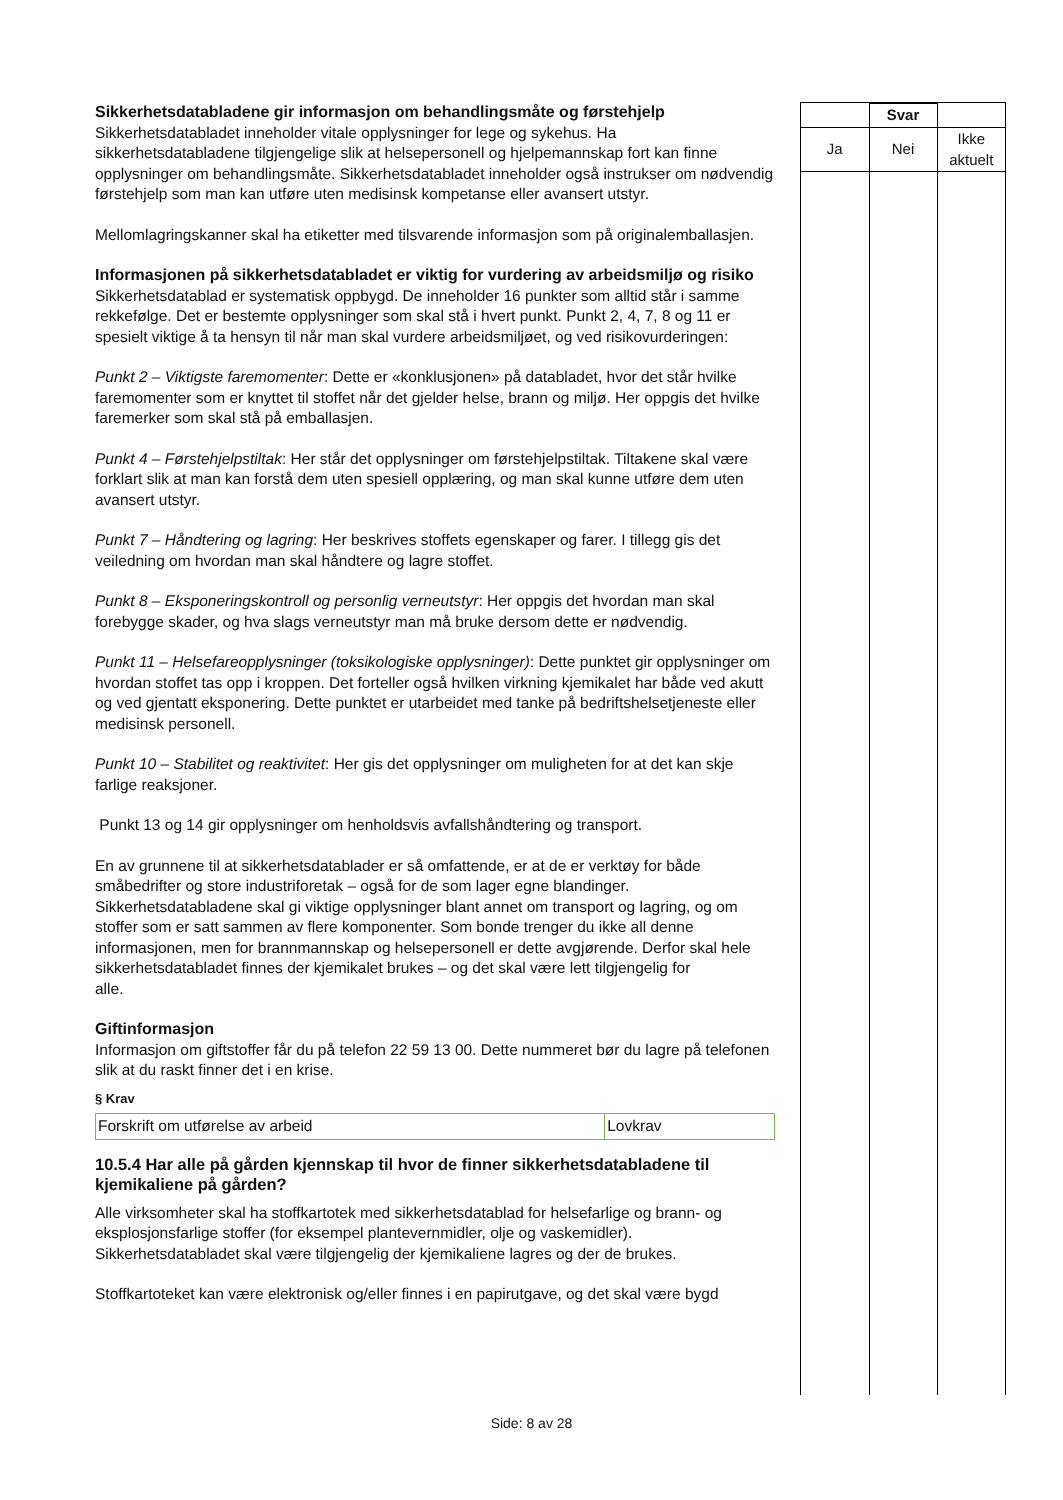Sikkerhetsdatabladene gir informasjon om behandlingsmåte og førstehjelp
Sikkerhetsdatabladet inneholder vitale opplysninger for lege og sykehus. Ha sikkerhetsdatabladene tilgjengelige slik at helsepersonell og hjelpemannskap fort kan finne opplysninger om behandlingsmåte. Sikkerhetsdatabladet inneholder også instrukser om nødvendig førstehjelp som man kan utføre uten medisinsk kompetanse eller avansert utstyr.
Mellomlagringskanner skal ha etiketter med tilsvarende informasjon som på originalemballasjen.
Informasjonen på sikkerhetsdatabladet er viktig for vurdering av arbeidsmiljø og risiko
Sikkerhetsdatablad er systematisk oppbygd. De inneholder 16 punkter som alltid står i samme rekkefølge. Det er bestemte opplysninger som skal stå i hvert punkt. Punkt 2, 4, 7, 8 og 11 er spesielt viktige å ta hensyn til når man skal vurdere arbeidsmiljøet, og ved risikovurderingen:
Punkt 2 – Viktigste faremomenter: Dette er «konklusjonen» på databladet, hvor det står hvilke faremomenter som er knyttet til stoffet når det gjelder helse, brann og miljø. Her oppgis det hvilke faremerker som skal stå på emballasjen.
Punkt 4 – Førstehjelpstiltak: Her står det opplysninger om førstehjelpstiltak. Tiltakene skal være forklart slik at man kan forstå dem uten spesiell opplæring, og man skal kunne utføre dem uten avansert utstyr.
Punkt 7 – Håndtering og lagring: Her beskrives stoffets egenskaper og farer. I tillegg gis det veiledning om hvordan man skal håndtere og lagre stoffet.
Punkt 8 – Eksponeringskontroll og personlig verneutstyr: Her oppgis det hvordan man skal forebygge skader, og hva slags verneutstyr man må bruke dersom dette er nødvendig.
Punkt 11 – Helsefareopplysninger (toksikologiske opplysninger): Dette punktet gir opplysninger om hvordan stoffet tas opp i kroppen. Det forteller også hvilken virkning kjemikalet har både ved akutt og ved gjentatt eksponering. Dette punktet er utarbeidet med tanke på bedriftshelsetjeneste eller medisinsk personell.
Punkt 10 – Stabilitet og reaktivitet: Her gis det opplysninger om muligheten for at det kan skje farlige reaksjoner.
Punkt 13 og 14 gir opplysninger om henholdsvis avfallshåndtering og transport.
En av grunnene til at sikkerhetsdatablader er så omfattende, er at de er verktøy for både småbedrifter og store industriforetak – også for de som lager egne blandinger. Sikkerhetsdatabladene skal gi viktige opplysninger blant annet om transport og lagring, og om stoffer som er satt sammen av flere komponenter. Som bonde trenger du ikke all denne informasjonen, men for brannmannskap og helsepersonell er dette avgjørende. Derfor skal hele sikkerhetsdatabladet finnes der kjemikalet brukes – og det skal være lett tilgjengelig for
alle.
Giftinformasjon
Informasjon om giftstoffer får du på telefon 22 59 13 00. Dette nummeret bør du lagre på telefonen slik at du raskt finner det i en krise.
§ Krav
| Forskrift om utførelse av arbeid | Lovkrav |
10.5.4 Har alle på gården kjennskap til hvor de finner sikkerhetsdatabladene til kjemikaliene på gården?
Alle virksomheter skal ha stoffkartotek med sikkerhetsdatablad for helsefarlige og brann- og eksplosjonsfarlige stoffer (for eksempel plantevernmidler, olje og vaskemidler). Sikkerhetsdatabladet skal være tilgjengelig der kjemikaliene lagres og der de brukes.
Stoffkartoteket kan være elektronisk og/eller finnes i en papirutgave, og det skal være bygd
| | Svar | |
| Ja | Nei | Ikke aktuelt |
Side: 8 av 28